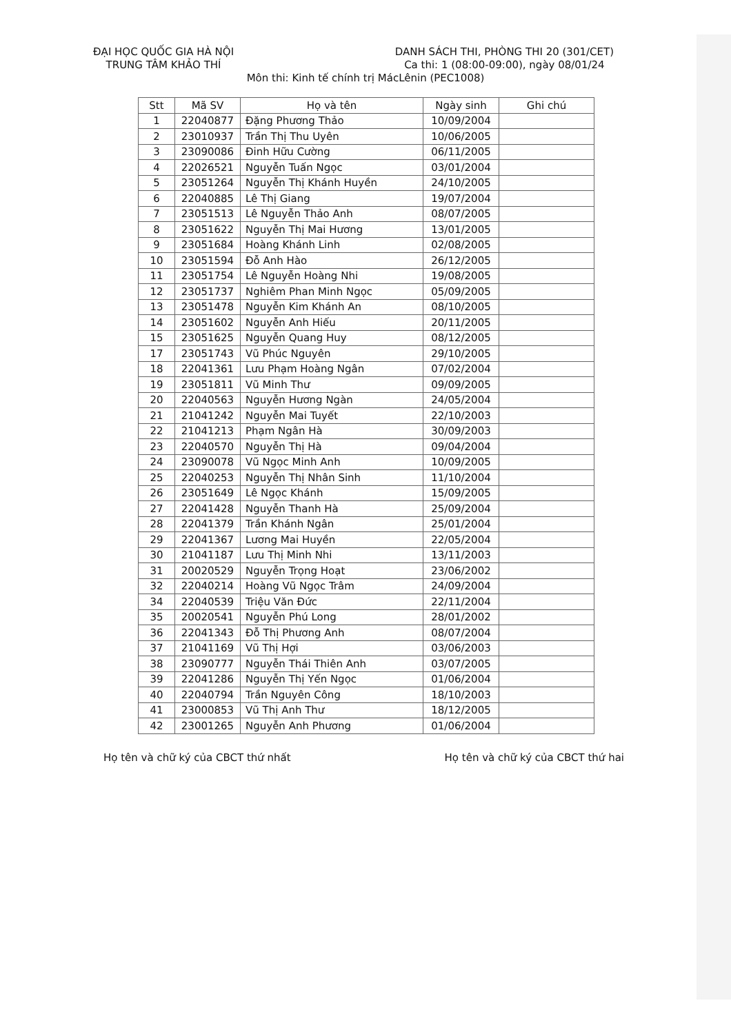ĐẠI HỌC QUỐC GIA HÀ NỘI
TRUNG TÂM KHẢO THÍ
DANH SÁCH THI, PHÒNG THI 20 (301/CET)
Ca thi: 1 (08:00-09:00), ngày 08/01/24
Môn thi: Kinh tế chính trị MácLênin (PEC1008)
| Stt | Mã SV | Họ và tên | Ngày sinh | Ghi chú |
| --- | --- | --- | --- | --- |
| 1 | 22040877 | Đặng Phương Thảo | 10/09/2004 | |
| 2 | 23010937 | Trần Thị Thu Uyên | 10/06/2005 | |
| 3 | 23090086 | Đinh Hữu Cường | 06/11/2005 | |
| 4 | 22026521 | Nguyễn Tuấn Ngọc | 03/01/2004 | |
| 5 | 23051264 | Nguyễn Thị Khánh Huyền | 24/10/2005 | |
| 6 | 22040885 | Lê Thị Giang | 19/07/2004 | |
| 7 | 23051513 | Lê Nguyễn Thảo Anh | 08/07/2005 | |
| 8 | 23051622 | Nguyễn Thị Mai Hương | 13/01/2005 | |
| 9 | 23051684 | Hoàng Khánh Linh | 02/08/2005 | |
| 10 | 23051594 | Đỗ Anh Hào | 26/12/2005 | |
| 11 | 23051754 | Lê Nguyễn Hoàng Nhi | 19/08/2005 | |
| 12 | 23051737 | Nghiêm Phan Minh Ngọc | 05/09/2005 | |
| 13 | 23051478 | Nguyễn Kim Khánh An | 08/10/2005 | |
| 14 | 23051602 | Nguyễn Anh Hiếu | 20/11/2005 | |
| 15 | 23051625 | Nguyễn Quang Huy | 08/12/2005 | |
| 17 | 23051743 | Vũ Phúc Nguyên | 29/10/2005 | |
| 18 | 22041361 | Lưu Phạm Hoàng Ngân | 07/02/2004 | |
| 19 | 23051811 | Vũ Minh Thư | 09/09/2005 | |
| 20 | 22040563 | Nguyễn Hương Ngàn | 24/05/2004 | |
| 21 | 21041242 | Nguyễn Mai Tuyết | 22/10/2003 | |
| 22 | 21041213 | Phạm Ngân Hà | 30/09/2003 | |
| 23 | 22040570 | Nguyễn Thị Hà | 09/04/2004 | |
| 24 | 23090078 | Vũ Ngọc Minh Anh | 10/09/2005 | |
| 25 | 22040253 | Nguyễn Thị Nhân Sinh | 11/10/2004 | |
| 26 | 23051649 | Lê Ngọc Khánh | 15/09/2005 | |
| 27 | 22041428 | Nguyễn Thanh Hà | 25/09/2004 | |
| 28 | 22041379 | Trần Khánh Ngân | 25/01/2004 | |
| 29 | 22041367 | Lương Mai Huyền | 22/05/2004 | |
| 30 | 21041187 | Lưu Thị Minh Nhi | 13/11/2003 | |
| 31 | 20020529 | Nguyễn Trọng Hoạt | 23/06/2002 | |
| 32 | 22040214 | Hoàng Vũ Ngọc Trâm | 24/09/2004 | |
| 34 | 22040539 | Triệu Văn Đức | 22/11/2004 | |
| 35 | 20020541 | Nguyễn Phú Long | 28/01/2002 | |
| 36 | 22041343 | Đỗ Thị Phương Anh | 08/07/2004 | |
| 37 | 21041169 | Vũ Thị Hợi | 03/06/2003 | |
| 38 | 23090777 | Nguyễn Thái Thiên Anh | 03/07/2005 | |
| 39 | 22041286 | Nguyễn Thị Yến Ngọc | 01/06/2004 | |
| 40 | 22040794 | Trần Nguyên Công | 18/10/2003 | |
| 41 | 23000853 | Vũ Thị Anh Thư | 18/12/2005 | |
| 42 | 23001265 | Nguyễn Anh Phương | 01/06/2004 | |
Họ tên và chữ ký của CBCT thứ nhất
Họ tên và chữ ký của CBCT thứ hai